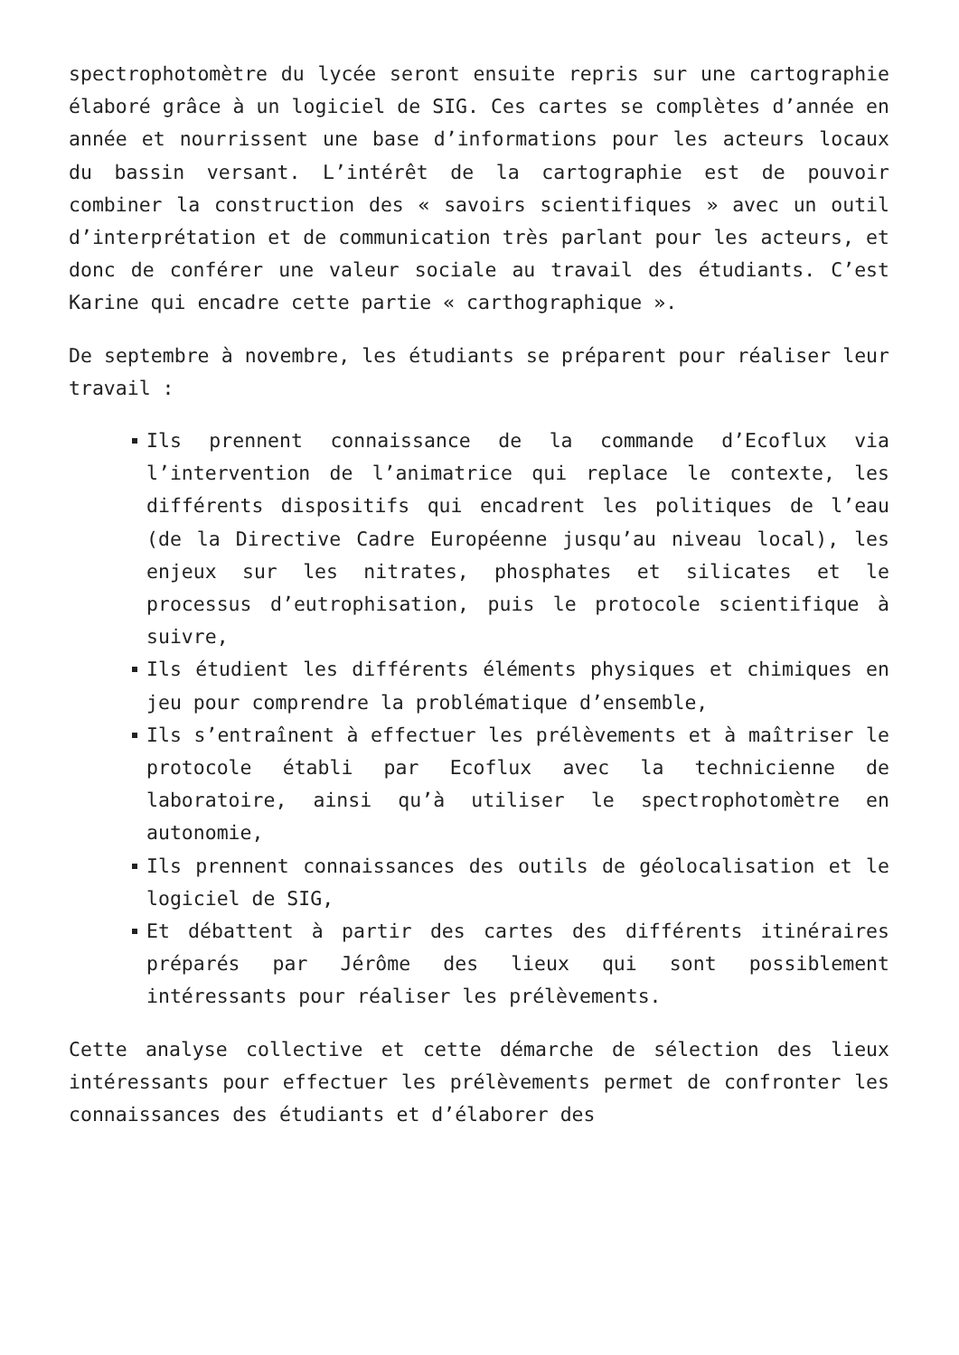spectrophotomètre du lycée seront ensuite repris sur une cartographie élaboré grâce à un logiciel de SIG. Ces cartes se complètes d’année en année et nourrissent une base d’informations pour les acteurs locaux du bassin versant. L’intérêt de la cartographie est de pouvoir combiner la construction des « savoirs scientifiques » avec un outil d’interprétation et de communication très parlant pour les acteurs, et donc de conférer une valeur sociale au travail des étudiants. C’est Karine qui encadre cette partie « carthographique ».
De septembre à novembre, les étudiants se préparent pour réaliser leur travail :
Ils prennent connaissance de la commande d’Ecoflux via l’intervention de l’animatrice qui replace le contexte, les différents dispositifs qui encadrent les politiques de l’eau (de la Directive Cadre Européenne jusqu’au niveau local), les enjeux sur les nitrates, phosphates et silicates et le processus d’eutrophisation, puis le protocole scientifique à suivre,
Ils étudient les différents éléments physiques et chimiques en jeu pour comprendre la problématique d’ensemble,
Ils s’entraînent à effectuer les prélèvements et à maîtriser le protocole établi par Ecoflux avec la technicienne de laboratoire, ainsi qu’à utiliser le spectrophotomètre en autonomie,
Ils prennent connaissances des outils de géolocalisation et le logiciel de SIG,
Et débattent à partir des cartes des différents itinéraires préparés par Jérôme des lieux qui sont possiblement intéressants pour réaliser les prélèvements.
Cette analyse collective et cette démarche de sélection des lieux intéressants pour effectuer les prélèvements permet de confronter les connaissances des étudiants et d’élaborer des